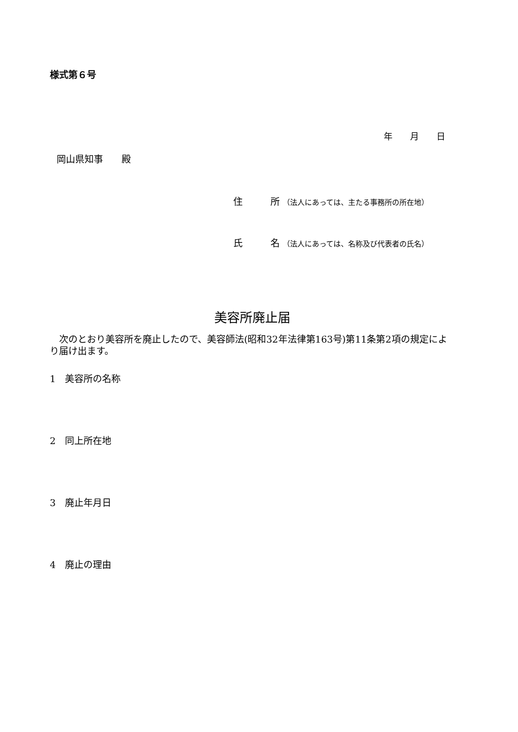様式第６号
年　　月　　日
岡山県知事　　殿
住　　　所 （法人にあっては、主たる事務所の所在地）
氏　　　名 （法人にあっては、名称及び代表者の氏名）
美容所廃止届
　次のとおり美容所を廃止したので、美容師法(昭和32年法律第163号)第11条第2項の規定により届け出ます。
1　美容所の名称
2　同上所在地
3　廃止年月日
4　廃止の理由